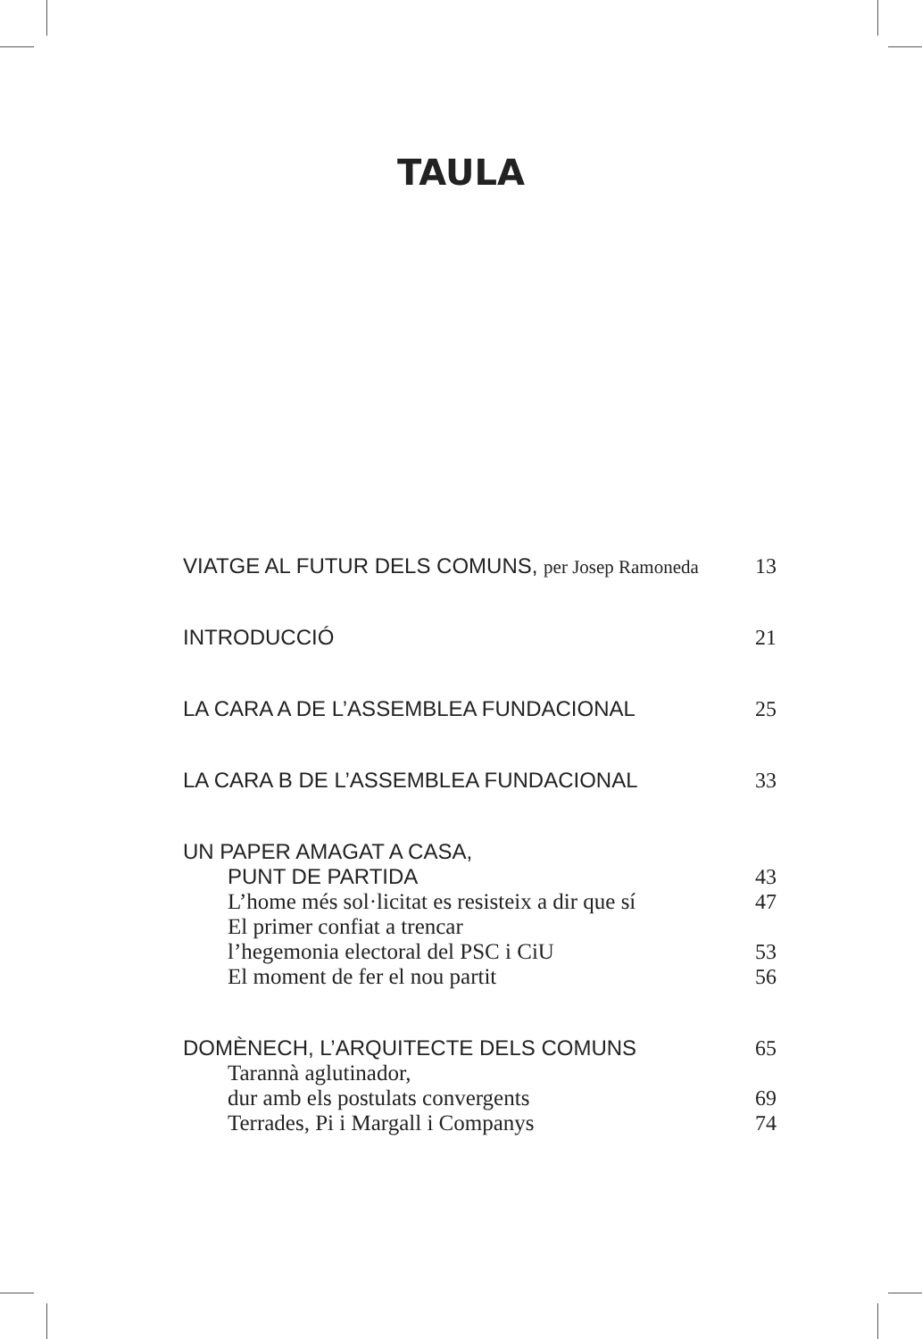TAULA
VIATGE AL FUTUR DELS COMUNS, per Josep Ramoneda 13
INTRODUCCIÓ 21
LA CARA A DE L’ASSEMBLEA FUNDACIONAL 25
LA CARA B DE L’ASSEMBLEA FUNDACIONAL 33
UN PAPER AMAGAT A CASA,
PUNT DE PARTIDA 43
L’home més sol·licitat es resisteix a dir que sí 47
El primer confiat a trencar
l’hegemonia electoral del PSC i CiU 53
El moment de fer el nou partit 56
DOMÈNECH, L’ARQUITECTE DELS COMUNS 65
Tarannà aglutinador,
dur amb els postulats convergents 69
Terrades, Pi i Margall i Companys 74